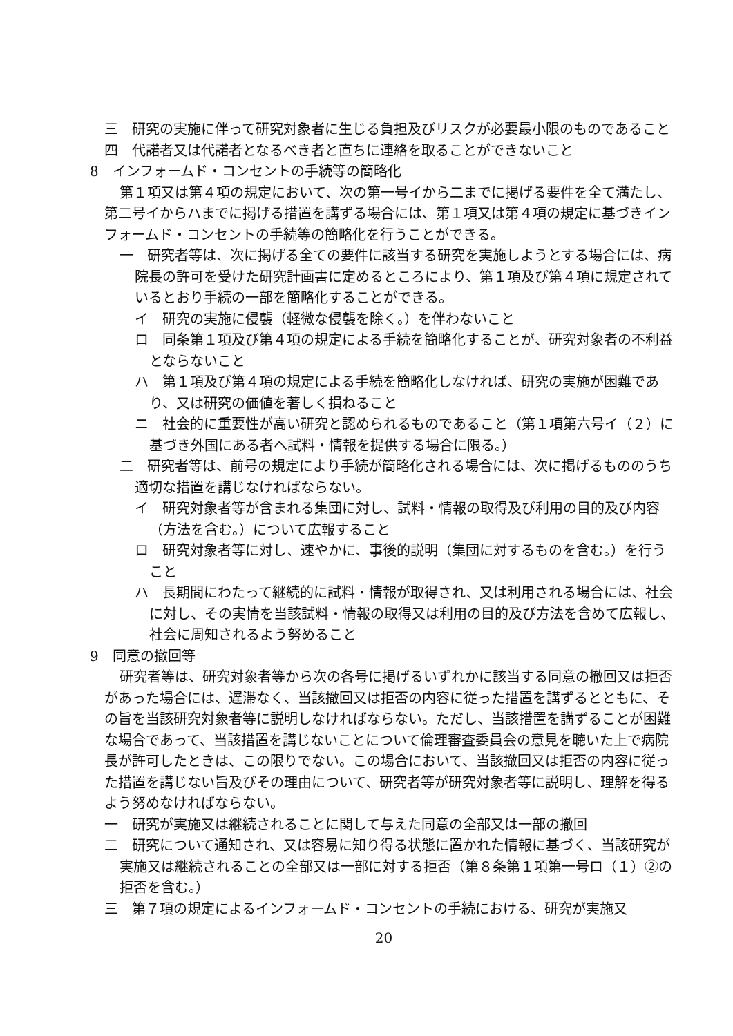三　研究の実施に伴って研究対象者に生じる負担及びリスクが必要最小限のものであること
四　代諾者又は代諾者となるべき者と直ちに連絡を取ることができないこと
8　インフォームド・コンセントの手続等の簡略化
第１項又は第４項の規定において、次の第一号イから二までに掲げる要件を全て満たし、第二号イからハまでに掲げる措置を講ずる場合には、第１項又は第４項の規定に基づきインフォームド・コンセントの手続等の簡略化を行うことができる。
一　研究者等は、次に掲げる全ての要件に該当する研究を実施しようとする場合には、病院長の許可を受けた研究計画書に定めるところにより、第１項及び第４項に規定されているとおり手続の一部を簡略化することができる。
イ　研究の実施に侵襲（軽微な侵襲を除く。）を伴わないこと
ロ　同条第１項及び第４項の規定による手続を簡略化することが、研究対象者の不利益とならないこと
ハ　第１項及び第４項の規定による手続を簡略化しなければ、研究の実施が困難であり、又は研究の価値を著しく損ねること
ニ　社会的に重要性が高い研究と認められるものであること（第１項第六号イ（２）に基づき外国にある者へ試料・情報を提供する場合に限る。）
二　研究者等は、前号の規定により手続が簡略化される場合には、次に掲げるもののうち適切な措置を講じなければならない。
イ　研究対象者等が含まれる集団に対し、試料・情報の取得及び利用の目的及び内容（方法を含む。）について広報すること
ロ　研究対象者等に対し、速やかに、事後的説明（集団に対するものを含む。）を行うこと
ハ　長期間にわたって継続的に試料・情報が取得され、又は利用される場合には、社会に対し、その実情を当該試料・情報の取得又は利用の目的及び方法を含めて広報し、社会に周知されるよう努めること
9　同意の撤回等
研究者等は、研究対象者等から次の各号に掲げるいずれかに該当する同意の撤回又は拒否があった場合には、遅滞なく、当該撤回又は拒否の内容に従った措置を講ずるとともに、その旨を当該研究対象者等に説明しなければならない。ただし、当該措置を講ずることが困難な場合であって、当該措置を講じないことについて倫理審査委員会の意見を聴いた上で病院長が許可したときは、この限りでない。この場合において、当該撤回又は拒否の内容に従った措置を講じない旨及びその理由について、研究者等が研究対象者等に説明し、理解を得るよう努めなければならない。
一　研究が実施又は継続されることに関して与えた同意の全部又は一部の撤回
二　研究について通知され、又は容易に知り得る状態に置かれた情報に基づく、当該研究が実施又は継続されることの全部又は一部に対する拒否（第８条第１項第一号ロ（１）②の拒否を含む。）
三　第７項の規定によるインフォームド・コンセントの手続における、研究が実施又
20